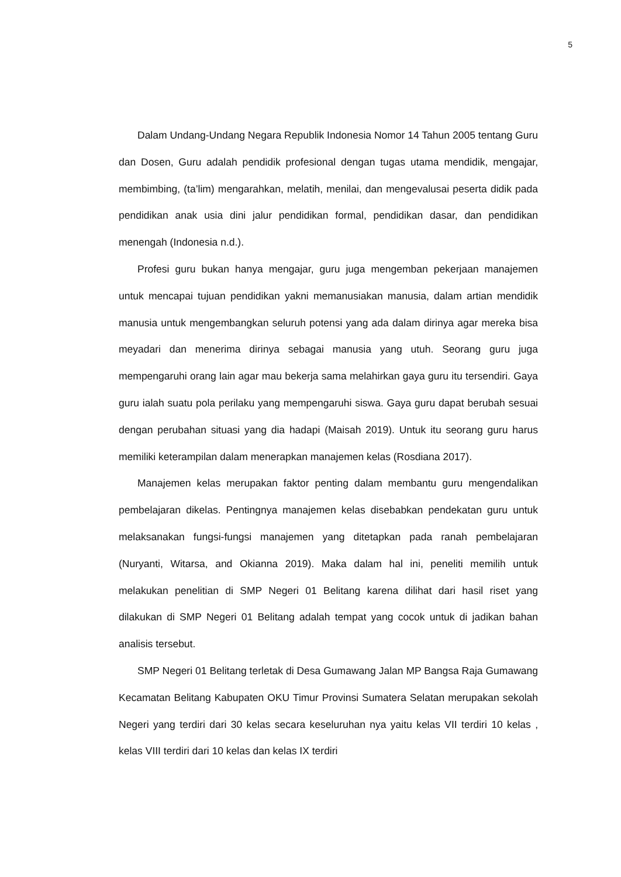5
Dalam Undang-Undang Negara Republik Indonesia Nomor 14 Tahun 2005 tentang Guru dan Dosen, Guru adalah pendidik profesional dengan tugas utama mendidik, mengajar, membimbing, (ta’lim) mengarahkan, melatih, menilai, dan mengevalusai peserta didik pada pendidikan anak usia dini jalur pendidikan formal, pendidikan dasar, dan pendidikan menengah (Indonesia n.d.).
Profesi guru bukan hanya mengajar, guru juga mengemban pekerjaan manajemen untuk mencapai tujuan pendidikan yakni memanusiakan manusia, dalam artian mendidik manusia untuk mengembangkan seluruh potensi yang ada dalam dirinya agar mereka bisa meyadari dan menerima dirinya sebagai manusia yang utuh. Seorang guru juga mempengaruhi orang lain agar mau bekerja sama melahirkan gaya guru itu tersendiri. Gaya guru ialah suatu pola perilaku yang mempengaruhi siswa. Gaya guru dapat berubah sesuai dengan perubahan situasi yang dia hadapi (Maisah 2019). Untuk itu seorang guru harus memiliki keterampilan dalam menerapkan manajemen kelas (Rosdiana 2017).
Manajemen kelas merupakan faktor penting dalam membantu guru mengendalikan pembelajaran dikelas. Pentingnya manajemen kelas disebabkan pendekatan guru untuk melaksanakan fungsi-fungsi manajemen yang ditetapkan pada ranah pembelajaran (Nuryanti, Witarsa, and Okianna 2019). Maka dalam hal ini, peneliti memilih untuk melakukan penelitian di SMP Negeri 01 Belitang karena dilihat dari hasil riset yang dilakukan di SMP Negeri 01 Belitang adalah tempat yang cocok untuk di jadikan bahan analisis tersebut.
SMP Negeri 01 Belitang terletak di Desa Gumawang Jalan MP Bangsa Raja Gumawang Kecamatan Belitang Kabupaten OKU Timur Provinsi Sumatera Selatan merupakan sekolah Negeri yang terdiri dari 30 kelas secara keseluruhan nya yaitu kelas VII terdiri 10 kelas , kelas VIII terdiri dari 10 kelas dan kelas IX terdiri